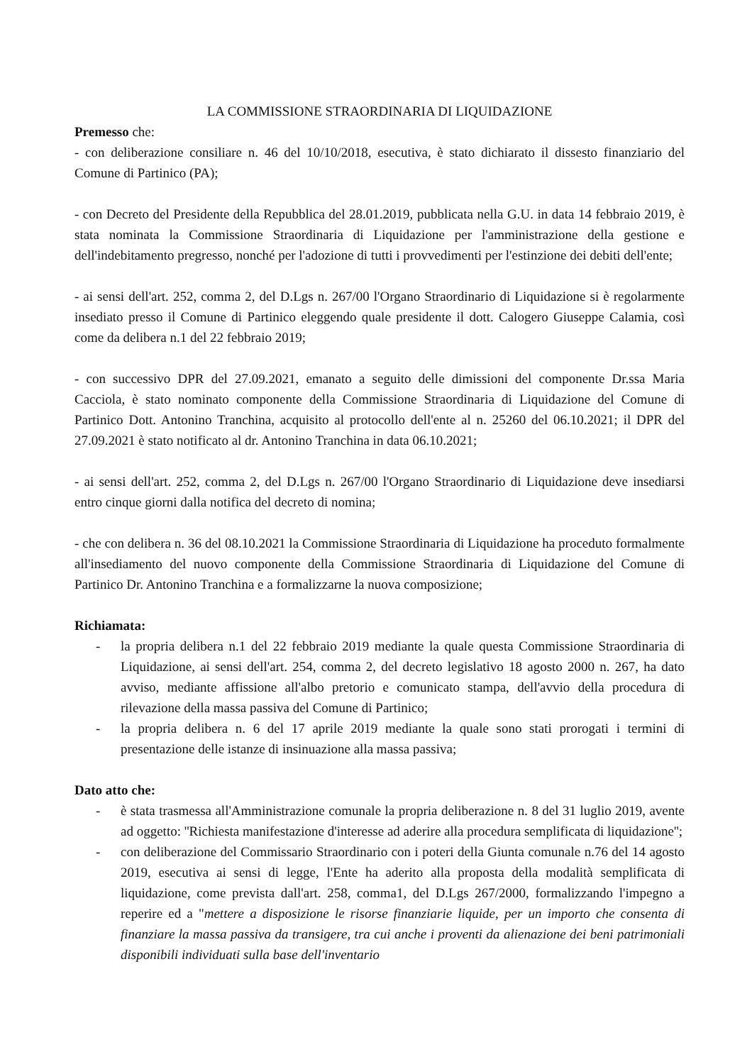LA COMMISSIONE STRAORDINARIA DI LIQUIDAZIONE
Premesso che:
- con deliberazione consiliare n. 46 del 10/10/2018, esecutiva, è stato dichiarato il dissesto finanziario del Comune di Partinico (PA);
- con Decreto del Presidente della Repubblica del 28.01.2019, pubblicata nella G.U. in data 14 febbraio 2019, è stata nominata la Commissione Straordinaria di Liquidazione per l'amministrazione della gestione e dell'indebitamento pregresso, nonché per l'adozione di tutti i provvedimenti per l'estinzione dei debiti dell'ente;
- ai sensi dell'art. 252, comma 2, del D.Lgs n. 267/00 l'Organo Straordinario di Liquidazione si è regolarmente insediato presso il Comune di Partinico eleggendo quale presidente il dott. Calogero Giuseppe Calamia, così come da delibera n.1 del 22 febbraio 2019;
- con successivo DPR del 27.09.2021, emanato a seguito delle dimissioni del componente Dr.ssa Maria Cacciola, è stato nominato componente della Commissione Straordinaria di Liquidazione del Comune di Partinico Dott. Antonino Tranchina, acquisito al protocollo dell'ente al n. 25260 del 06.10.2021; il DPR del 27.09.2021 è stato notificato al dr. Antonino Tranchina in data 06.10.2021;
- ai sensi dell'art. 252, comma 2, del D.Lgs n. 267/00 l'Organo Straordinario di Liquidazione deve insediarsi entro cinque giorni dalla notifica del decreto di nomina;
- che con delibera n. 36 del 08.10.2021 la Commissione Straordinaria di Liquidazione ha proceduto formalmente all'insediamento del nuovo componente della Commissione Straordinaria di Liquidazione del Comune di Partinico Dr. Antonino Tranchina e a formalizzarne la nuova composizione;
Richiamata:
- la propria delibera n.1 del 22 febbraio 2019 mediante la quale questa Commissione Straordinaria di Liquidazione, ai sensi dell'art. 254, comma 2, del decreto legislativo 18 agosto 2000 n. 267, ha dato avviso, mediante affissione all'albo pretorio e comunicato stampa, dell'avvio della procedura di rilevazione della massa passiva del Comune di Partinico;
- la propria delibera n. 6 del 17 aprile 2019 mediante la quale sono stati prorogati i termini di presentazione delle istanze di insinuazione alla massa passiva;
Dato atto che:
- è stata trasmessa all'Amministrazione comunale la propria deliberazione n. 8 del 31 luglio 2019, avente ad oggetto: ''Richiesta manifestazione d'interesse ad aderire alla procedura semplificata di liquidazione'';
- con deliberazione del Commissario Straordinario con i poteri della Giunta comunale n.76 del 14 agosto 2019, esecutiva ai sensi di legge, l'Ente ha aderito alla proposta della modalità semplificata di liquidazione, come prevista dall'art. 258, comma1, del D.Lgs 267/2000, formalizzando l'impegno a reperire ed a "mettere a disposizione le risorse finanziarie liquide, per un importo che consenta di finanziare la massa passiva da transigere, tra cui anche i proventi da alienazione dei beni patrimoniali disponibili individuati sulla base dell'inventario